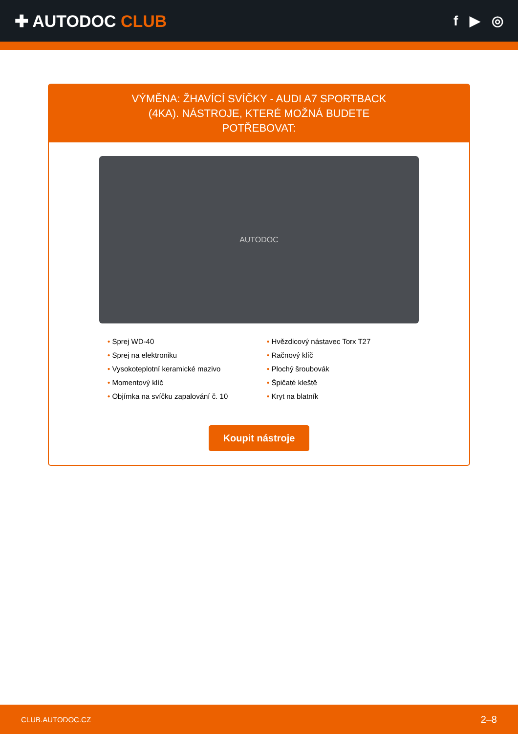✚ AUTODOC CLUB
f ▶ ◎
VÝMĚNA: ŽHAVÍCÍ SVÍČKY - AUDI A7 SPORTBACK (4KA). NÁSTROJE, KTERÉ MOŽNÁ BUDETE POTŘEBOVAT:
AUTODOC
• Sprej WD-40
• Sprej na elektroniku
• Vysokoteplotní keramické mazivo
• Momentový klíč
• Objímka na svíčku zapalování č. 10
• Hvězdicový nástavec Torx T27
• Račnový klíč
• Plochý šroubovák
• Špičaté kleště
• Kryt na blatník
Koupit nástroje
CLUB.AUTODOC.CZ 2–8